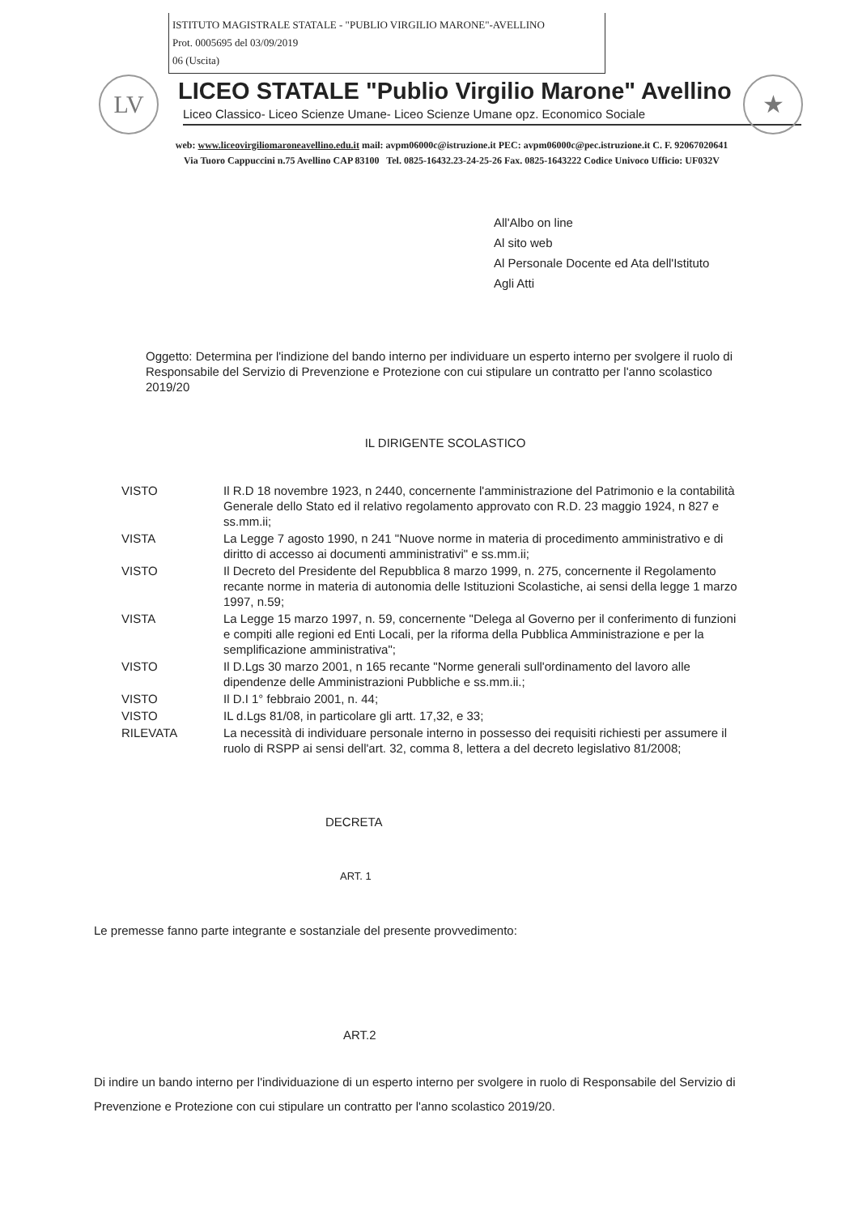ISTITUTO MAGISTRALE STATALE - "PUBLIO VIRGILIO MARONE"-AVELLINO
Prot. 0005695 del 03/09/2019
06 (Uscita)
LV ★
LICEO STATALE "Publio Virgilio Marone" Avellino
Liceo Classico- Liceo Scienze Umane- Liceo Scienze Umane opz. Economico Sociale
web: www.liceovirgiliomaroneavellino.edu.it mail: avpm06000c@istruzione.it PEC: avpm06000c@pec.istruzione.it C. F. 92067020641
Via Tuoro Cappuccini n.75 Avellino CAP 83100 Tel. 0825-16432.23-24-25-26 Fax. 0825-1643222 Codice Univoco Ufficio: UF032V
All'Albo on line
Al sito web
Al Personale Docente ed Ata dell'Istituto
Agli Atti
Oggetto: Determina per l'indizione del bando interno per individuare un esperto interno per svolgere il ruolo di Responsabile del Servizio di Prevenzione e Protezione con cui stipulare un contratto per l'anno scolastico 2019/20
IL DIRIGENTE SCOLASTICO
| VISTO | Il R.D 18 novembre 1923, n 2440, concernente l'amministrazione del Patrimonio e la contabilità Generale dello Stato ed il relativo regolamento approvato con R.D. 23 maggio 1924, n 827 e ss.mm.ii; |
| VISTA | La Legge 7 agosto 1990, n 241 "Nuove norme in materia di procedimento amministrativo e di diritto di accesso ai documenti amministrativi" e ss.mm.ii; |
| VISTO | Il Decreto del Presidente del Repubblica 8 marzo 1999, n. 275, concernente il Regolamento recante norme in materia di autonomia delle Istituzioni Scolastiche, ai sensi della legge 1 marzo 1997, n.59; |
| VISTA | La Legge 15 marzo 1997, n. 59, concernente "Delega al Governo per il conferimento di funzioni e compiti alle regioni ed Enti Locali, per la riforma della Pubblica Amministrazione e per la semplificazione amministrativa"; |
| VISTO | Il D.Lgs 30 marzo 2001, n 165 recante "Norme generali sull'ordinamento del lavoro alle dipendenze delle Amministrazioni Pubbliche e ss.mm.ii.; |
| VISTO | Il D.I 1° febbraio 2001, n. 44; |
| VISTO | IL d.Lgs 81/08, in particolare gli artt. 17,32, e 33; |
| RILEVATA | La necessità di individuare personale interno in possesso dei requisiti richiesti per assumere il ruolo di RSPP ai sensi dell'art. 32, comma 8, lettera a del decreto legislativo 81/2008; |
DECRETA
ART. 1
Le premesse fanno parte integrante e sostanziale del presente provvedimento:
ART.2
Di indire un bando interno per l'individuazione di un esperto interno per svolgere in ruolo di Responsabile del Servizio di Prevenzione e Protezione con cui stipulare un contratto per l'anno scolastico 2019/20.